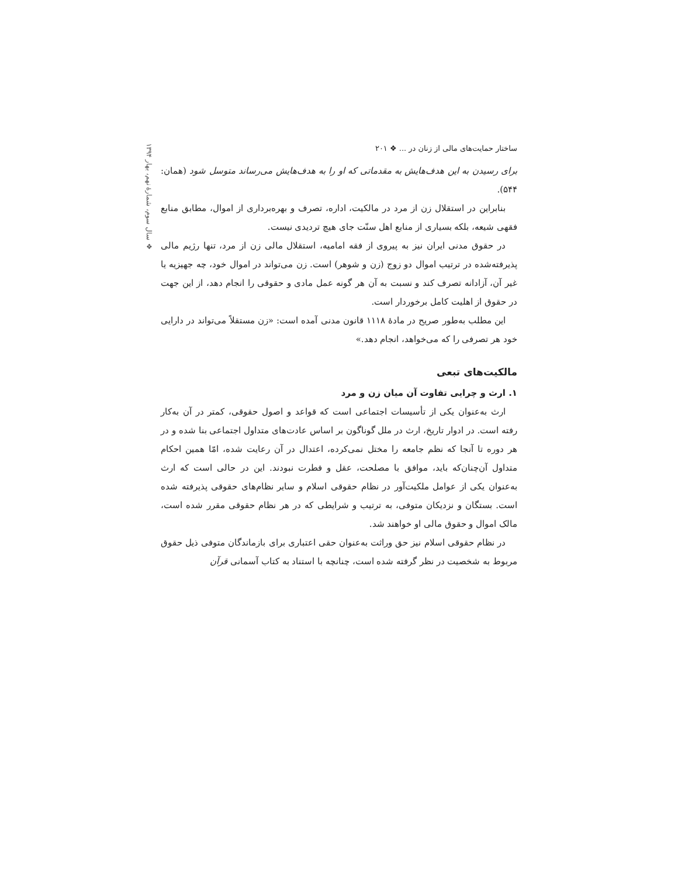❖ سال سوم، شمارهٔ نهم، بهار ۱۳۹۴
ساختار حمایت‌های مالی از زنان در ... ❖ ۲۰۱
برای رسیدن به این هدف‌هایش به مقدماتی که او را به هدف‌هایش می‌رساند متوسل شود (همان: ۵۴۴).
بنابراین در استقلال زن از مرد در مالکیت، اداره، تصرف و بهره‌برداری از اموال، مطابق منابع فقهی شیعه، بلکه بسیاری از منابع اهل سنّت جای هیچ تردیدی نیست.
در حقوق مدنی ایران نیز به پیروی از فقه امامیه، استقلال مالی زن از مرد، تنها رژیم مالی پذیرفته‌شده در ترتیب اموال دو زوج (زن و شوهر) است. زن می‌تواند در اموال خود، چه جهیزیه یا غیر آن، آزادانه تصرف کند و نسبت به آن هر گونه عمل مادی و حقوقی را انجام دهد، از این جهت در حقوق از اهلیت کامل برخوردار است.
این مطلب به‌طور صریح در مادهٔ ۱۱۱۸ قانون مدنی آمده است: «زن مستقلاً می‌تواند در دارایی خود هر تصرفی را که می‌خواهد، انجام دهد.»
مالکیت‌های تبعی
۱. ارث و چرایی تفاوت آن میان زن و مرد
ارث به‌عنوان یکی از تأسیسات اجتماعی است که قواعد و اصول حقوقی، کمتر در آن به‌کار رفته است. در ادوار تاریخ، ارث در ملل گوناگون بر اساس عادت‌های متداول اجتماعی بنا شده و در هر دوره تا آنجا که نظم جامعه را مختل نمی‌کرده، اعتدال در آن رعایت شده، امّا همین احکام متداول آن‌چنان‌که باید، موافق با مصلحت، عقل و فطرت نبودند. این در حالی است که ارث به‌عنوان یکی از عوامل ملکیت‌آور در نظام حقوقی اسلام و سایر نظام‌های حقوقی پذیرفته شده است. بستگان و نزدیکان متوفی، به ترتیب و شرایطی که در هر نظام حقوقی مقرر شده است، مالک اموال و حقوق مالی او خواهند شد.
در نظام حقوقی اسلام نیز حق وراثت به‌عنوان حقی اعتباری برای بازماندگان متوفی ذیل حقوق مربوط به شخصیت در نظر گرفته شده است، چنانچه با استناد به کتاب آسمانی قرآن